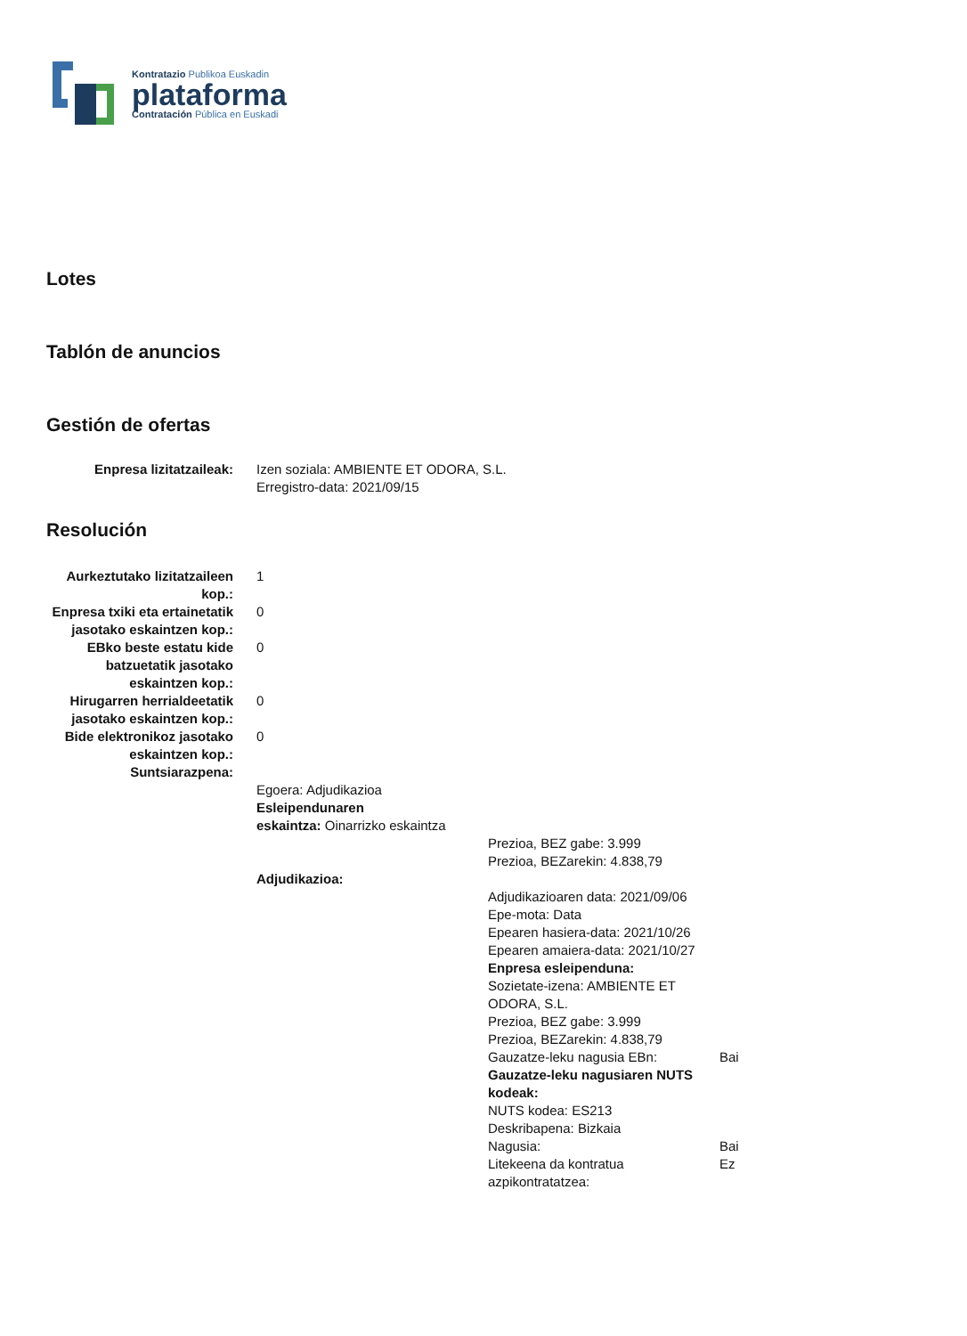Kontratazio Publikoa Euskadin
plataforma
Contratación Pública en Euskadi
Lotes
Tablón de anuncios
Gestión de ofertas
| Enpresa lizitatzaileak: | Izen soziala: AMBIENTE ET ODORA, S.L. Erregistro-data: 2021/09/15 |
Resolución
| Aurkeztutako lizitatzaileen kop.: | 1 |
| Enpresa txiki eta ertainetatik jasotako eskaintzen kop.: | 0 |
| EBko beste estatu kide batzuetatik jasotako eskaintzen kop.: | 0 |
| Hirugarren herrialdeetatik jasotako eskaintzen kop.: | 0 |
| Bide elektronikoz jasotako eskaintzen kop.: | 0 |
| Suntsiarazpena: | |
| | / Egoera: Adjudikazioa / / / Esleipendunaren eskaintza: Oinarrizko eskaintza / / / / Prezioa, BEZ gabe: 3.999 Prezioa, BEZarekin: 4.838,79 / / Adjudikazioa: / / / / / Adjudikazioaren data: 2021/09/06 Epe-mota: Data Epearen hasiera-data: 2021/10/26 Epearen amaiera-data: 2021/10/27 Enpresa esleipenduna: / / / Sozietate-izena: AMBIENTE ET ODORA, S.L. Prezioa, BEZ gabe: 3.999 Prezioa, BEZarekin: 4.838,79 / / / Gauzatze-leku nagusia EBn: / Bai / / Gauzatze-leku nagusiaren NUTS kodeak: NUTS kodea: ES213 Deskribapena: Bizkaia / / / Nagusia: / Bai / / Litekeena da kontratua azpikontratatzea: / Ez / / |